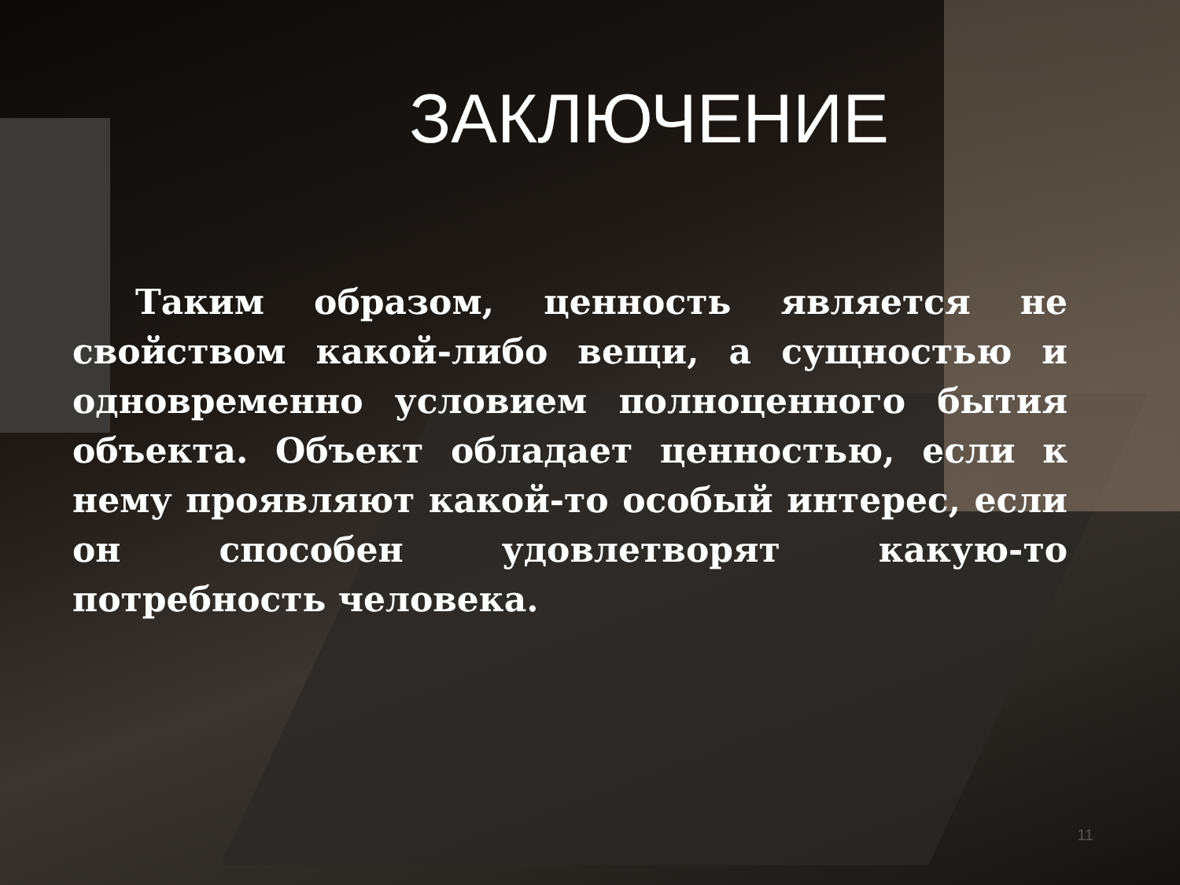ЗАКЛЮЧЕНИЕ
Таким образом, ценность является не свойством какой-либо вещи, а сущностью и одновременно условием полноценного бытия объекта. Объект обладает ценностью, если к нему проявляют какой-то особый интерес, если он способен удовлетворят какую-то потребность человека.
11